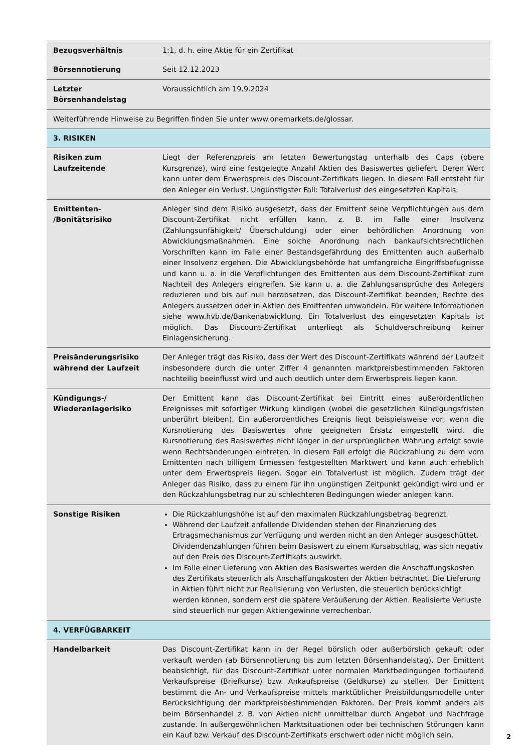| Bezugsverhältnis | 1:1, d. h. eine Aktie für ein Zertifikat |
| Börsennotierung | Seit 12.12.2023 |
| Letzter Börsenhandelstag | Voraussichtlich am 19.9.2024 |
| Weiterführende Hinweise zu Begriffen finden Sie unter www.onemarkets.de/glossar. | |
| 3. RISIKEN | |
| Risiken zum Laufzeitende | Liegt der Referenzpreis am letzten Bewertungstag unterhalb des Caps (obere Kursgrenze), wird eine festgelegte Anzahl Aktien des Basiswertes geliefert. Deren Wert kann unter dem Erwerbspreis des Discount-Zertifikats liegen. In diesem Fall entsteht für den Anleger ein Verlust. Ungünstigster Fall: Totalverlust des eingesetzten Kapitals. |
| Emittenten- /Bonitätsrisiko | Anleger sind dem Risiko ausgesetzt, dass der Emittent seine Verpflichtungen aus dem Discount-Zertifikat nicht erfüllen kann, z. B. im Falle einer Insolvenz (Zahlungsunfähigkeit/ Überschuldung) oder einer behördlichen Anordnung von Abwicklungsmaßnahmen. Eine solche Anordnung nach bankaufsichtsrechtlichen Vorschriften kann im Falle einer Bestandsgefährdung des Emittenten auch außerhalb einer Insolvenz ergehen. Die Abwicklungsbehörde hat umfangreiche Eingriffsbefugnisse und kann u. a. in die Verpflichtungen des Emittenten aus dem Discount-Zertifikat zum Nachteil des Anlegers eingreifen. Sie kann u. a. die Zahlungsansprüche des Anlegers reduzieren und bis auf null herabsetzen, das Discount-Zertifikat beenden, Rechte des Anlegers aussetzen oder in Aktien des Emittenten umwandeln. Für weitere Informationen siehe www.hvb.de/Bankenabwicklung. Ein Totalverlust des eingesetzten Kapitals ist möglich. Das Discount-Zertifikat unterliegt als Schuldverschreibung keiner Einlagensicherung. |
| Preisänderungsrisiko während der Laufzeit | Der Anleger trägt das Risiko, dass der Wert des Discount-Zertifikats während der Laufzeit insbesondere durch die unter Ziffer 4 genannten marktpreisbestimmenden Faktoren nachteilig beeinflusst wird und auch deutlich unter dem Erwerbspreis liegen kann. |
| Kündigungs-/ Wiederanlagerisiko | Der Emittent kann das Discount-Zertifikat bei Eintritt eines außerordentlichen Ereignisses mit sofortiger Wirkung kündigen (wobei die gesetzlichen Kündigungsfristen unberührt bleiben). Ein außerordentliches Ereignis liegt beispielsweise vor, wenn die Kursnotierung des Basiswertes ohne geeigneten Ersatz eingestellt wird, die Kursnotierung des Basiswertes nicht länger in der ursprünglichen Währung erfolgt sowie wenn Rechtsänderungen eintreten. In diesem Fall erfolgt die Rückzahlung zu dem vom Emittenten nach billigem Ermessen festgestellten Marktwert und kann auch erheblich unter dem Erwerbspreis liegen. Sogar ein Totalverlust ist möglich. Zudem trägt der Anleger das Risiko, dass zu einem für ihn ungünstigen Zeitpunkt gekündigt wird und er den Rückzahlungsbetrag nur zu schlechteren Bedingungen wieder anlegen kann. |
| Sonstige Risiken | Die Rückzahlungshöhe ist auf den maximalen Rückzahlungsbetrag begrenzt. Während der Laufzeit anfallende Dividenden stehen der Finanzierung des Ertragsmechanismus zur Verfügung und werden nicht an den Anleger ausgeschüttet. Dividendenzahlungen führen beim Basiswert zu einem Kursabschlag, was sich negativ auf den Preis des Discount-Zertifikats auswirkt. Im Falle einer Lieferung von Aktien des Basiswertes werden die Anschaffungskosten des Zertifikats steuerlich als Anschaffungskosten der Aktien betrachtet. Die Lieferung in Aktien führt nicht zur Realisierung von Verlusten, die steuerlich berücksichtigt werden können, sondern erst die spätere Veräußerung der Aktien. Realisierte Verluste sind steuerlich nur gegen Aktiengewinne verrechenbar. |
| 4. VERFÜGBARKEIT | |
| Handelbarkeit | Das Discount-Zertifikat kann in der Regel börslich oder außerbörslich gekauft oder verkauft werden (ab Börsennotierung bis zum letzten Börsenhandelstag). Der Emittent beabsichtigt, für das Discount-Zertifikat unter normalen Marktbedingungen fortlaufend Verkaufspreise (Briefkurse) bzw. Ankaufspreise (Geldkurse) zu stellen. Der Emittent bestimmt die An- und Verkaufspreise mittels marktüblicher Preisbildungsmodelle unter Berücksichtigung der marktpreisbestimmenden Faktoren. Der Preis kommt anders als beim Börsenhandel z. B. von Aktien nicht unmittelbar durch Angebot und Nachfrage zustande. In außergewöhnlichen Marktsituationen oder bei technischen Störungen kann ein Kauf bzw. Verkauf des Discount-Zertifikats erschwert oder nicht möglich sein. |
2